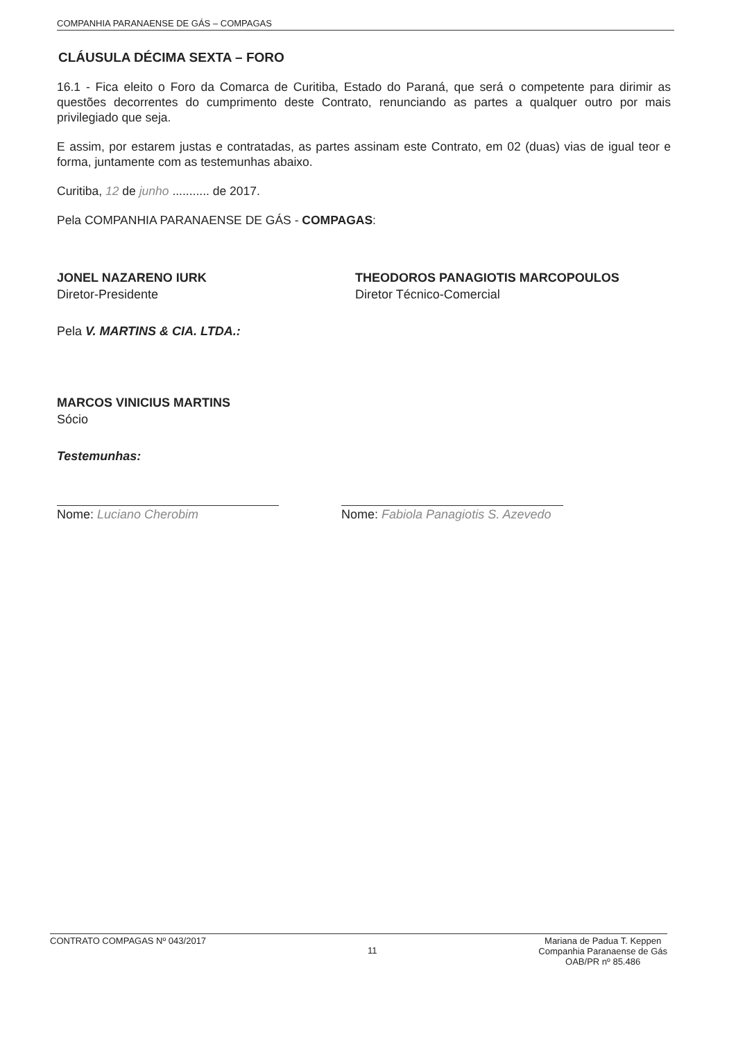COMPANHIA PARANAENSE DE GÁS – COMPAGAS
CLÁUSULA DÉCIMA SEXTA – FORO
16.1 - Fica eleito o Foro da Comarca de Curitiba, Estado do Paraná, que será o competente para dirimir as questões decorrentes do cumprimento deste Contrato, renunciando as partes a qualquer outro por mais privilegiado que seja.
E assim, por estarem justas e contratadas, as partes assinam este Contrato, em 02 (duas) vias de igual teor e forma, juntamente com as testemunhas abaixo.
Curitiba, 12 de junho ........... de 2017.
Pela COMPANHIA PARANAENSE DE GÁS - COMPAGAS:
JONEL NAZARENO IURK
Diretor-Presidente
THEODOROS PANAGIOTIS MARCOPOULOS
Diretor Técnico-Comercial
Pela V. MARTINS & CIA. LTDA.:
MARCOS VINICIUS MARTINS
Sócio
Testemunhas:
Nome: Luciano Cherobim Nome: Fabiola Panagiotis S. Azevedo
CONTRATO COMPAGAS Nº 043/2017 11 Mariana de Padua T. Keppen
Companhia Paranaense de Gás
OAB/PR nº 85.486